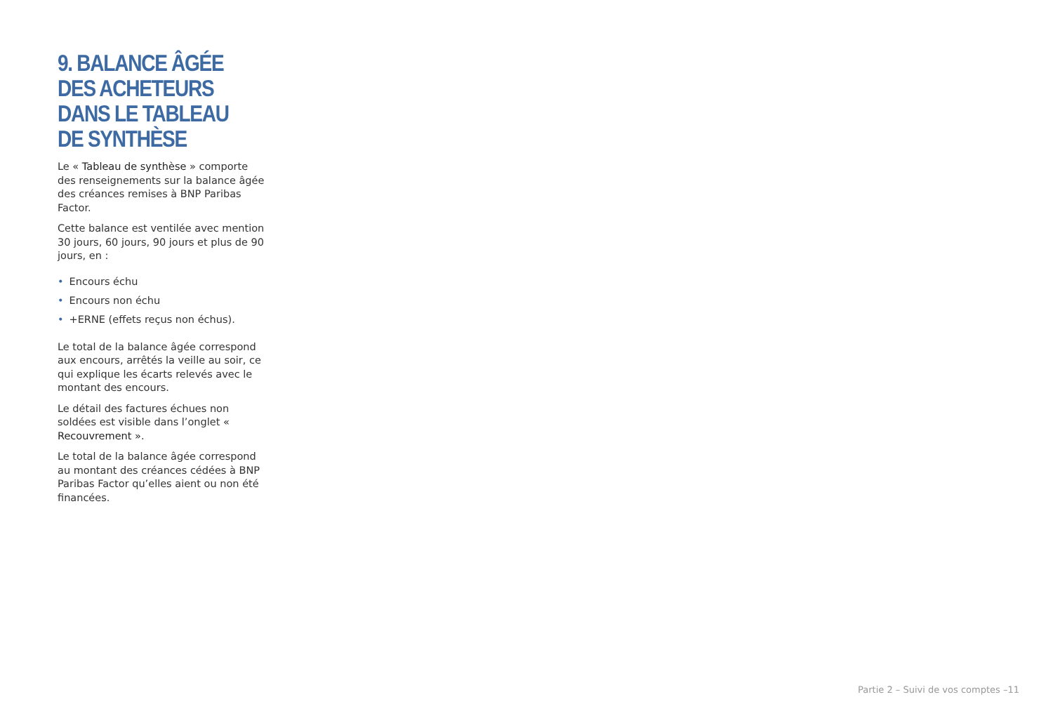9. BALANCE ÂGÉE DES ACHETEURS DANS LE TABLEAU DE SYNTHÈSE
Le « Tableau de synthèse » comporte des renseignements sur la balance âgée des créances remises à BNP Paribas Factor.
Cette balance est ventilée avec mention 30 jours, 60 jours, 90 jours et plus de 90 jours, en :
• Encours échu
• Encours non échu
• +ERNE (effets reçus non échus).
Le total de la balance âgée correspond aux encours, arrêtés la veille au soir, ce qui explique les écarts relevés avec le montant des encours.
Le détail des factures échues non soldées est visible dans l’onglet « Recouvrement ».
Le total de la balance âgée correspond au montant des créances cédées à BNP Paribas Factor qu’elles aient ou non été financées.
Partie 2 – Suivi de vos comptes –11